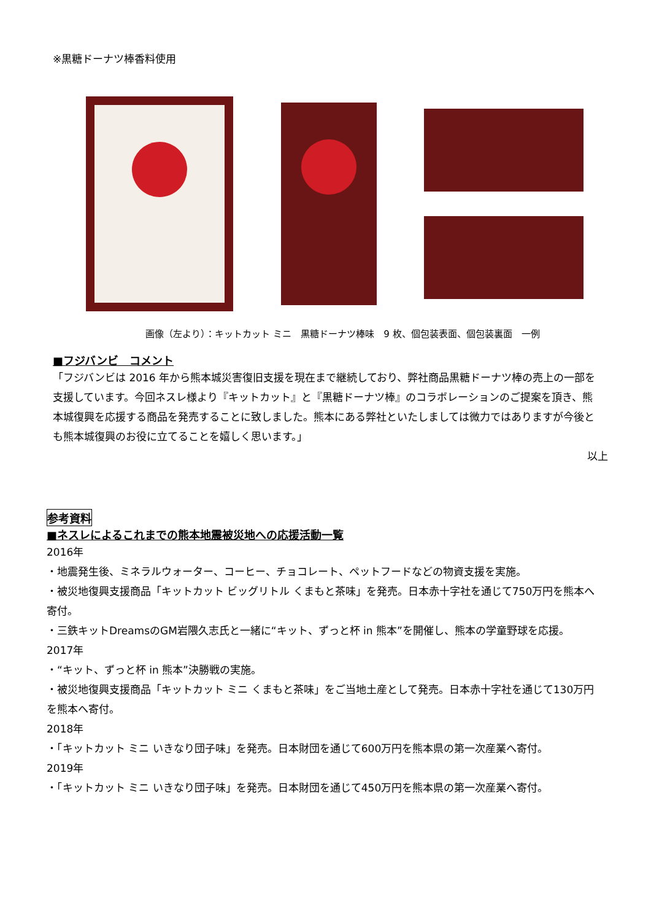※黒糖ドーナツ棒香料使用
画像（左より）：キットカット ミニ　黒糖ドーナツ棒味　9 枚、個包装表面、個包装裏面　一例
■フジバンビ　コメント
「フジバンビは 2016 年から熊本城災害復旧支援を現在まで継続しており、弊社商品黒糖ドーナツ棒の売上の一部を支援しています。今回ネスレ様より『キットカット』と『黒糖ドーナツ棒』のコラボレーションのご提案を頂き、熊本城復興を応援する商品を発売することに致しました。熊本にある弊社といたしましては微力ではありますが今後とも熊本城復興のお役に立てることを嬉しく思います。」
以上
参考資料
■ネスレによるこれまでの熊本地震被災地への応援活動一覧
2016年
・地震発生後、ミネラルウォーター、コーヒー、チョコレート、ペットフードなどの物資支援を実施。
・被災地復興支援商品「キットカット ビッグリトル くまもと茶味」を発売。日本赤十字社を通じて750万円を熊本へ寄付。
・三鉄キットDreamsのGM岩隈久志氏と一緒に“キット、ずっと杯 in 熊本”を開催し、熊本の学童野球を応援。
2017年
・“キット、ずっと杯 in 熊本”決勝戦の実施。
・被災地復興支援商品「キットカット ミニ くまもと茶味」をご当地土産として発売。日本赤十字社を通じて130万円を熊本へ寄付。
2018年
・「キットカット ミニ いきなり団子味」を発売。日本財団を通じて600万円を熊本県の第一次産業へ寄付。
2019年
・「キットカット ミニ いきなり団子味」を発売。日本財団を通じて450万円を熊本県の第一次産業へ寄付。